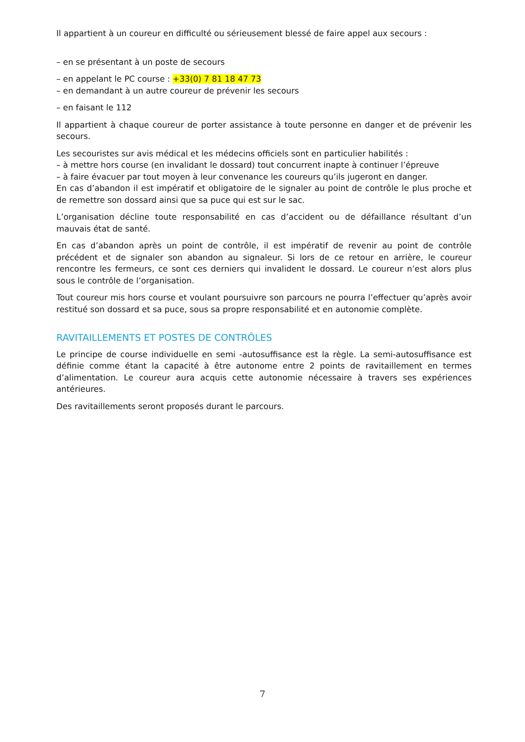Il appartient à un coureur en difficulté ou sérieusement blessé de faire appel aux secours :
– en se présentant à un poste de secours
– en appelant le PC course : +33(0) 7 81 18 47 73
– en demandant à un autre coureur de prévenir les secours
– en faisant le 112
Il appartient à chaque coureur de porter assistance à toute personne en danger et de prévenir les secours.
Les secouristes sur avis médical et les médecins officiels sont en particulier habilités :
– à mettre hors course (en invalidant le dossard) tout concurrent inapte à continuer l’épreuve
– à faire évacuer par tout moyen à leur convenance les coureurs qu’ils jugeront en danger.
En cas d’abandon il est impératif et obligatoire de le signaler au point de contrôle le plus proche et de remettre son dossard ainsi que sa puce qui est sur le sac.
L’organisation décline toute responsabilité en cas d’accident ou de défaillance résultant d’un mauvais état de santé.
En cas d’abandon après un point de contrôle, il est impératif de revenir au point de contrôle précédent et de signaler son abandon au signaleur. Si lors de ce retour en arrière, le coureur rencontre les fermeurs, ce sont ces derniers qui invalident le dossard. Le coureur n’est alors plus sous le contrôle de l’organisation.
Tout coureur mis hors course et voulant poursuivre son parcours ne pourra l’effectuer qu’après avoir restitué son dossard et sa puce, sous sa propre responsabilité et en autonomie complète.
RAVITAILLEMENTS ET POSTES DE CONTRÔLES
Le principe de course individuelle en semi -autosuffisance est la règle. La semi-autosuffisance est définie comme étant la capacité à être autonome entre 2 points de ravitaillement en termes d’alimentation. Le coureur aura acquis cette autonomie nécessaire à travers ses expériences antérieures.
Des ravitaillements seront proposés durant le parcours.
7